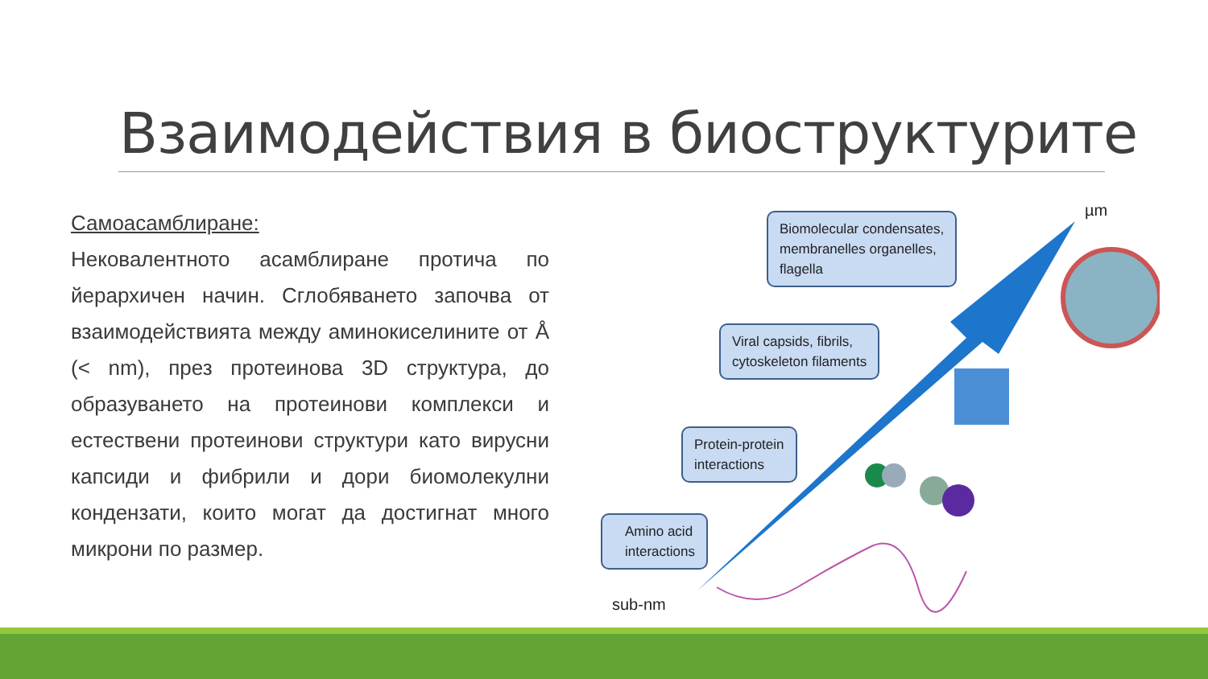Взаимодействия в биоструктурите
Самоасамблиране:
Нековалентното асамблиране протича по йерархичен начин. Сглобяването започва от взаимодействията между аминокиселините от Å (< nm), през протеинова 3D структура, до образуването на протеинови комплекси и естествени протеинови структури като вирусни капсиди и фибрили и дори биомолекулни кондензати, които могат да достигнат много микрони по размер.
Biomolecular condensates,
membranelles organelles,
flagella
Viral capsids, fibrils,
cytoskeleton filaments
Protein-protein
interactions
Amino acid
interactions
µm
sub-nm